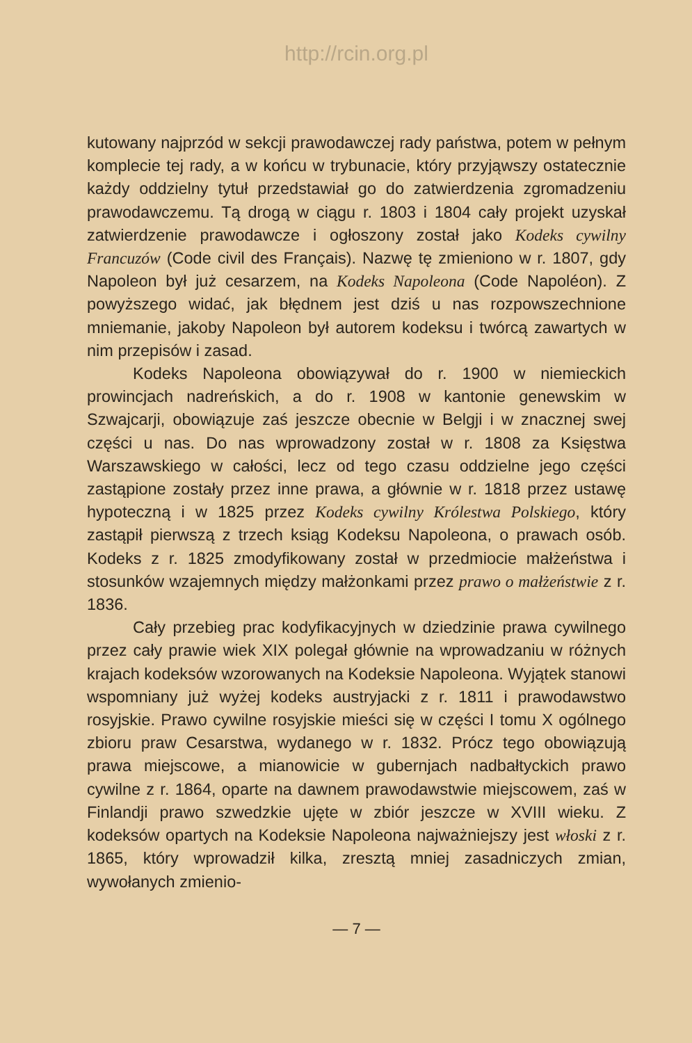http://rcin.org.pl
kutowany najprzód w sekcji prawodawczej rady państwa, potem w pełnym komplecie tej rady, a w końcu w trybunacie, który przyjąwszy ostatecznie każdy oddzielny tytuł przedstawiał go do zatwierdzenia zgromadzeniu prawodawczemu. Tą drogą w ciągu r. 1803 i 1804 cały projekt uzyskał zatwierdzenie prawodawcze i ogłoszony został jako Kodeks cywilny Francuzów (Code civil des Français). Nazwę tę zmieniono w r. 1807, gdy Napoleon był już cesarzem, na Kodeks Napoleona (Code Napoléon). Z powyższego widać, jak błędnem jest dziś u nas rozpowszechnione mniemanie, jakoby Napoleon był autorem kodeksu i twórcą zawartych w nim przepisów i zasad.
Kodeks Napoleona obowiązywał do r. 1900 w niemieckich prowincjach nadreńskich, a do r. 1908 w kantonie genewskim w Szwajcarji, obowiązuje zaś jeszcze obecnie w Belgji i w znacznej swej części u nas. Do nas wprowadzony został w r. 1808 za Księstwa Warszawskiego w całości, lecz od tego czasu oddzielne jego części zastąpione zostały przez inne prawa, a głównie w r. 1818 przez ustawę hypoteczną i w 1825 przez Kodeks cywilny Królestwa Polskiego, który zastąpił pierwszą z trzech ksiąg Kodeksu Napoleona, o prawach osób. Kodeks z r. 1825 zmodyfikowany został w przedmiocie małżeństwa i stosunków wzajemnych między małżonkami przez prawo o małżeństwie z r. 1836.
Cały przebieg prac kodyfikacyjnych w dziedzinie prawa cywilnego przez cały prawie wiek XIX polegał głównie na wprowadzaniu w różnych krajach kodeksów wzorowanych na Kodeksie Napoleona. Wyjątek stanowi wspomniany już wyżej kodeks austryjacki z r. 1811 i prawodawstwo rosyjskie. Prawo cywilne rosyjskie mieści się w części I tomu X ogólnego zbioru praw Cesarstwa, wydanego w r. 1832. Prócz tego obowiązują prawa miejscowe, a mianowicie w gubernjach nadbałtyckich prawo cywilne z r. 1864, oparte na dawnem prawodawstwie miejscowem, zaś w Finlandji prawo szwedzkie ujęte w zbiór jeszcze w XVIII wieku. Z kodeksów opartych na Kodeksie Napoleona najważniejszy jest włoski z r. 1865, który wprowadził kilka, zresztą mniej zasadniczych zmian, wywołanych zmienio-
— 7 —